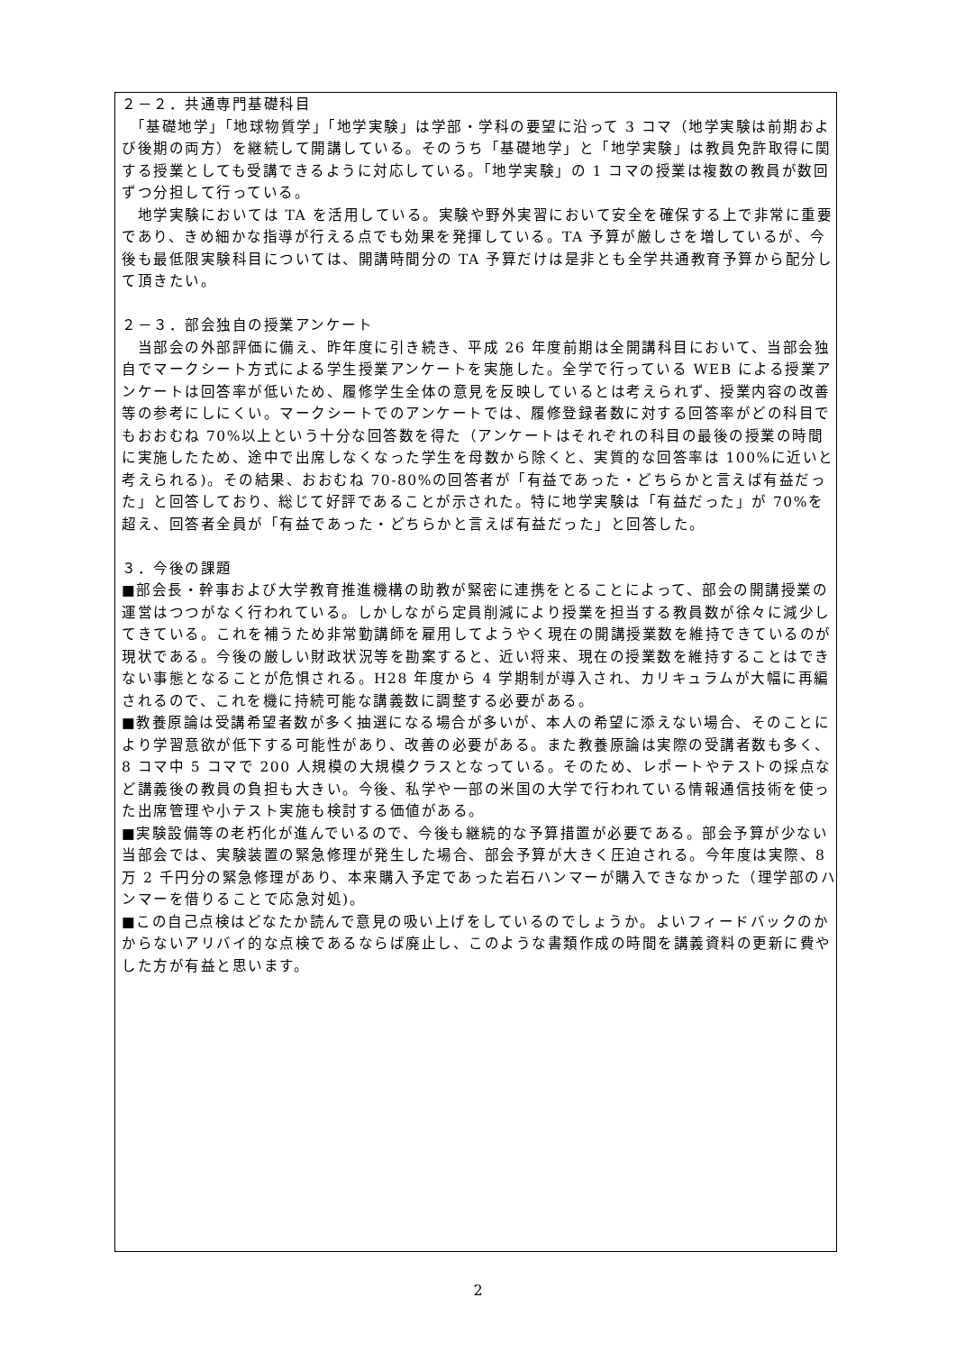２－２．共通専門基礎科目
　「基礎地学」「地球物質学」「地学実験」は学部・学科の要望に沿って 3 コマ（地学実験は前期および後期の両方）を継続して開講している。そのうち「基礎地学」と「地学実験」は教員免許取得に関する授業としても受講できるように対応している。「地学実験」の 1 コマの授業は複数の教員が数回ずつ分担して行っている。
　地学実験においては TA を活用している。実験や野外実習において安全を確保する上で非常に重要であり、きめ細かな指導が行える点でも効果を発揮している。TA 予算が厳しさを増しているが、今後も最低限実験科目については、開講時間分の TA 予算だけは是非とも全学共通教育予算から配分して頂きたい。
２－３．部会独自の授業アンケート
　当部会の外部評価に備え、昨年度に引き続き、平成 26 年度前期は全開講科目において、当部会独自でマークシート方式による学生授業アンケートを実施した。全学で行っている WEB による授業アンケートは回答率が低いため、履修学生全体の意見を反映しているとは考えられず、授業内容の改善等の参考にしにくい。マークシートでのアンケートでは、履修登録者数に対する回答率がどの科目でもおおむね 70%以上という十分な回答数を得た（アンケートはそれぞれの科目の最後の授業の時間に実施したため、途中で出席しなくなった学生を母数から除くと、実質的な回答率は 100%に近いと考えられる)。その結果、おおむね 70-80%の回答者が「有益であった・どちらかと言えば有益だった」と回答しており、総じて好評であることが示された。特に地学実験は「有益だった」が 70%を超え、回答者全員が「有益であった・どちらかと言えば有益だった」と回答した。
３．今後の課題
■部会長・幹事および大学教育推進機構の助教が緊密に連携をとることによって、部会の開講授業の運営はつつがなく行われている。しかしながら定員削減により授業を担当する教員数が徐々に減少してきている。これを補うため非常勤講師を雇用してようやく現在の開講授業数を維持できているのが現状である。今後の厳しい財政状況等を勘案すると、近い将来、現在の授業数を維持することはできない事態となることが危惧される。H28 年度から 4 学期制が導入され、カリキュラムが大幅に再編されるので、これを機に持続可能な講義数に調整する必要がある。
■教養原論は受講希望者数が多く抽選になる場合が多いが、本人の希望に添えない場合、そのことにより学習意欲が低下する可能性があり、改善の必要がある。また教養原論は実際の受講者数も多く、8 コマ中 5 コマで 200 人規模の大規模クラスとなっている。そのため、レポートやテストの採点など講義後の教員の負担も大きい。今後、私学や一部の米国の大学で行われている情報通信技術を使った出席管理や小テスト実施も検討する価値がある。
■実験設備等の老朽化が進んでいるので、今後も継続的な予算措置が必要である。部会予算が少ない当部会では、実験装置の緊急修理が発生した場合、部会予算が大きく圧迫される。今年度は実際、8 万 2 千円分の緊急修理があり、本来購入予定であった岩石ハンマーが購入できなかった（理学部のハンマーを借りることで応急対処)。
■この自己点検はどなたか読んで意見の吸い上げをしているのでしょうか。よいフィードバックのかからないアリバイ的な点検であるならば廃止し、このような書類作成の時間を講義資料の更新に費やした方が有益と思います。
2